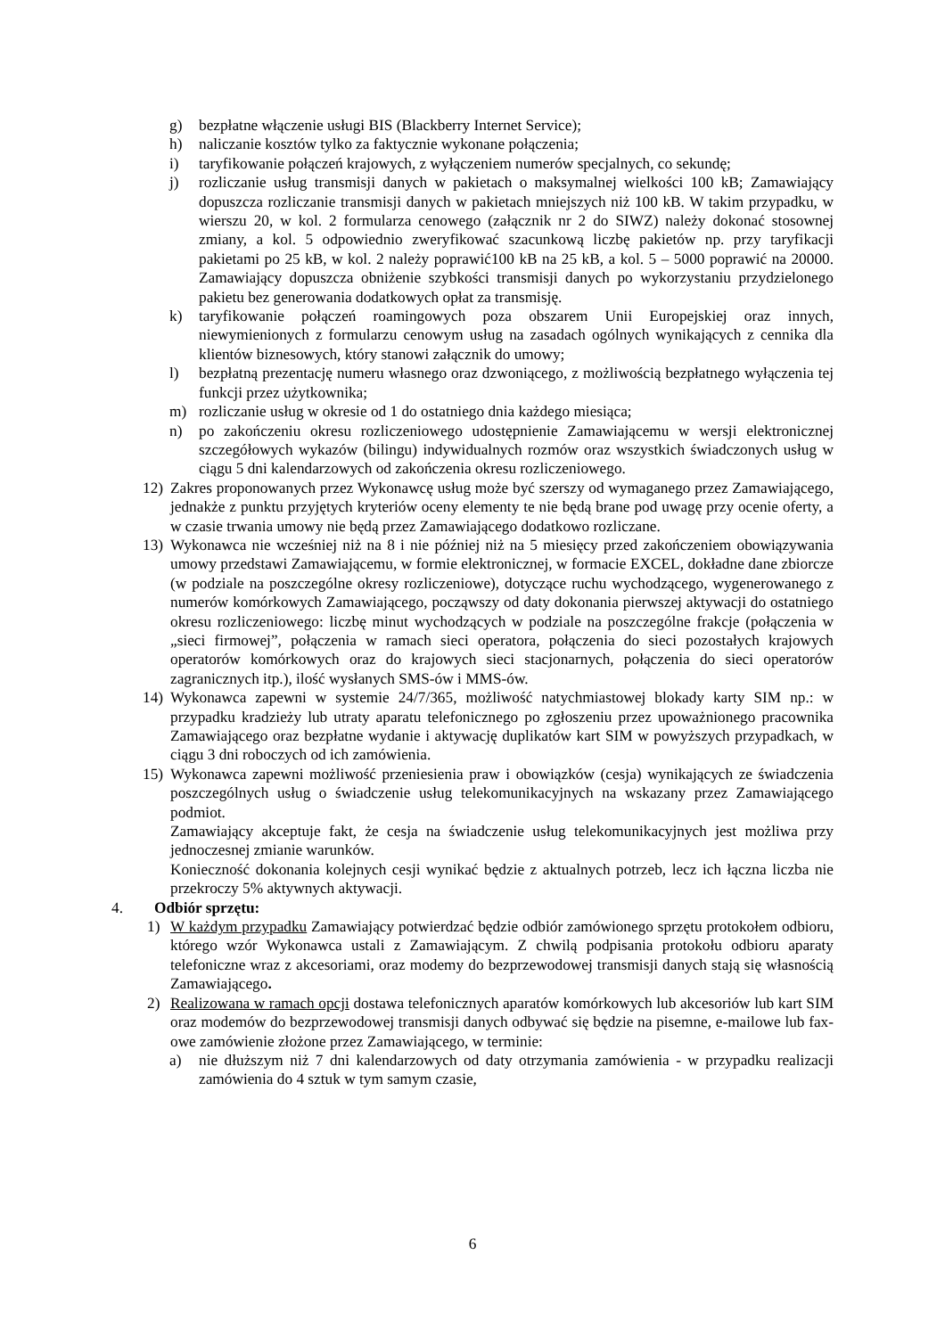g) bezpłatne włączenie usługi BIS (Blackberry Internet Service);
h) naliczanie kosztów tylko za faktycznie wykonane połączenia;
i) taryfikowanie połączeń krajowych, z wyłączeniem numerów specjalnych, co sekundę;
j) rozliczanie usług transmisji danych w pakietach o maksymalnej wielkości 100 kB; Zamawiający dopuszcza rozliczanie transmisji danych w pakietach mniejszych niż 100 kB. W takim przypadku, w wierszu 20, w kol. 2 formularza cenowego (załącznik nr 2 do SIWZ) należy dokonać stosownej zmiany, a kol. 5 odpowiednio zweryfikować szacunkową liczbę pakietów np. przy taryfikacji pakietami po 25 kB, w kol. 2 należy poprawić100 kB na 25 kB, a kol. 5 – 5000 poprawić na 20000. Zamawiający dopuszcza obniżenie szybkości transmisji danych po wykorzystaniu przydzielonego pakietu bez generowania dodatkowych opłat za transmisję.
k) taryfikowanie połączeń roamingowych poza obszarem Unii Europejskiej oraz innych, niewymienionych z formularzu cenowym usług na zasadach ogólnych wynikających z cennika dla klientów biznesowych, który stanowi załącznik do umowy;
l) bezpłatną prezentację numeru własnego oraz dzwoniącego, z możliwością bezpłatnego wyłączenia tej funkcji przez użytkownika;
m) rozliczanie usług w okresie od 1 do ostatniego dnia każdego miesiąca;
n) po zakończeniu okresu rozliczeniowego udostępnienie Zamawiającemu w wersji elektronicznej szczegółowych wykazów (bilingu) indywidualnych rozmów oraz wszystkich świadczonych usług w ciągu 5 dni kalendarzowych od zakończenia okresu rozliczeniowego.
12) Zakres proponowanych przez Wykonawcę usług może być szerszy od wymaganego przez Zamawiającego, jednakże z punktu przyjętych kryteriów oceny elementy te nie będą brane pod uwagę przy ocenie oferty, a w czasie trwania umowy nie będą przez Zamawiającego dodatkowo rozliczane.
13) Wykonawca nie wcześniej niż na 8 i nie później niż na 5 miesięcy przed zakończeniem obowiązywania umowy przedstawi Zamawiającemu, w formie elektronicznej, w formacie EXCEL, dokładne dane zbiorcze (w podziale na poszczególne okresy rozliczeniowe), dotyczące ruchu wychodzącego, wygenerowanego z numerów komórkowych Zamawiającego, począwszy od daty dokonania pierwszej aktywacji do ostatniego okresu rozliczeniowego: liczbę minut wychodzących w podziale na poszczególne frakcje (połączenia w „sieci firmowej”, połączenia w ramach sieci operatora, połączenia do sieci pozostałych krajowych operatorów komórkowych oraz do krajowych sieci stacjonarnych, połączenia do sieci operatorów zagranicznych itp.), ilość wysłanych SMS-ów i MMS-ów.
14) Wykonawca zapewni w systemie 24/7/365, możliwość natychmiastowej blokady karty SIM np.: w przypadku kradzieży lub utraty aparatu telefonicznego po zgłoszeniu przez upoważnionego pracownika Zamawiającego oraz bezpłatne wydanie i aktywację duplikatów kart SIM w powyższych przypadkach, w ciągu 3 dni roboczych od ich zamówienia.
15) Wykonawca zapewni możliwość przeniesienia praw i obowiązków (cesja) wynikających ze świadczenia poszczególnych usług o świadczenie usług telekomunikacyjnych na wskazany przez Zamawiającego podmiot.
Zamawiający akceptuje fakt, że cesja na świadczenie usług telekomunikacyjnych jest możliwa przy jednoczesnej zmianie warunków.
Konieczność dokonania kolejnych cesji wynikać będzie z aktualnych potrzeb, lecz ich łączna liczba nie przekroczy 5% aktywnych aktywacji.
4. Odbiór sprzętu:
1) W każdym przypadku Zamawiający potwierdzać będzie odbiór zamówionego sprzętu protokołem odbioru, którego wzór Wykonawca ustali z Zamawiającym. Z chwilą podpisania protokołu odbioru aparaty telefoniczne wraz z akcesoriami, oraz modemy do bezprzewodowej transmisji danych stają się własnością Zamawiającego.
2) Realizowana w ramach opcji dostawa telefonicznych aparatów komórkowych lub akcesoriów lub kart SIM oraz modemów do bezprzewodowej transmisji danych odbywać się będzie na pisemne, e-mailowe lub fax-owe zamówienie złożone przez Zamawiającego, w terminie:
a) nie dłuższym niż 7 dni kalendarzowych od daty otrzymania zamówienia - w przypadku realizacji zamówienia do 4 sztuk w tym samym czasie,
6